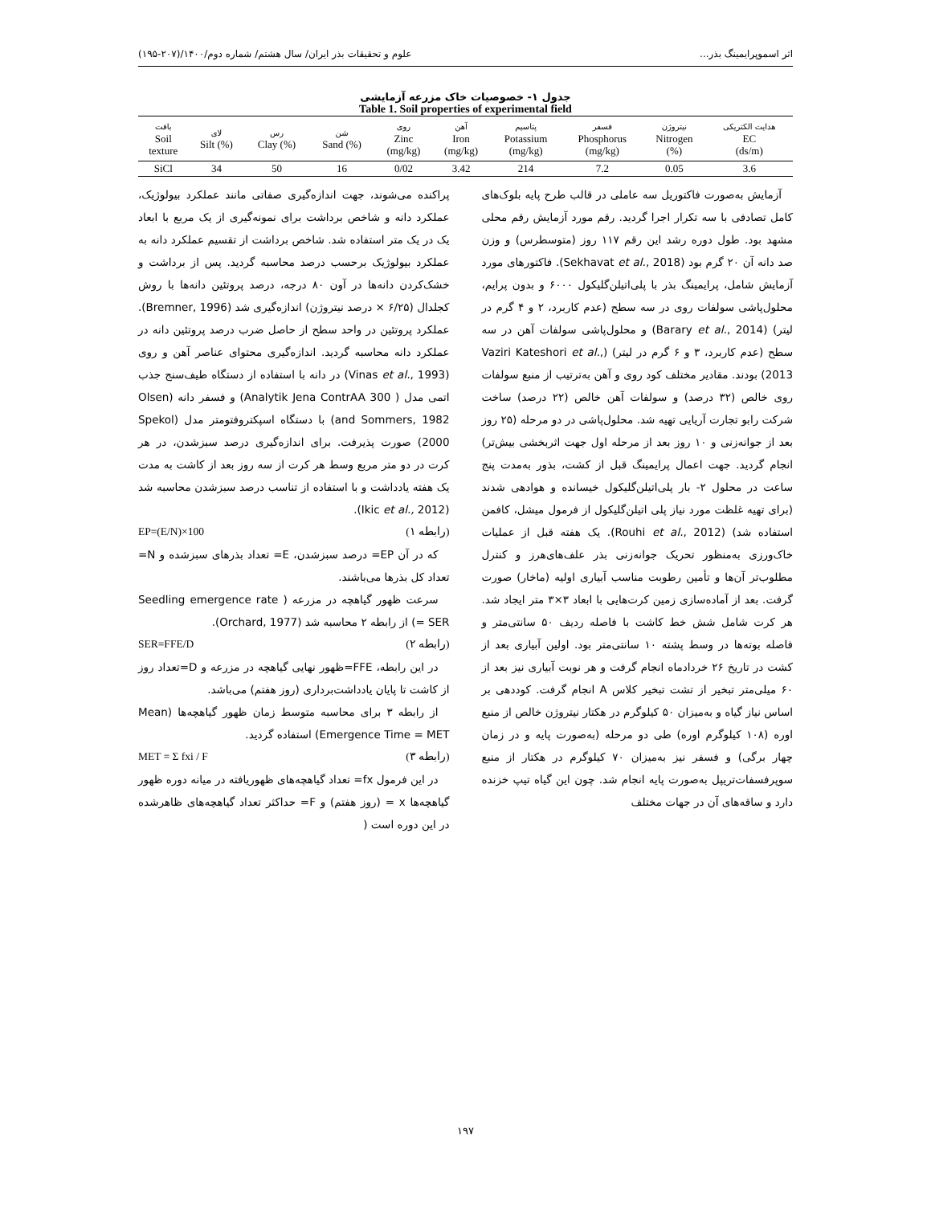اثر اسموپرایمینگ بذر... علوم و تحقیقات بذر ایران/ سال هشتم/ شماره دوم/۱۴۰۰/(۲۰۷-۱۹۵)
جدول ۱- خصوصیات خاک مزرعه آزمایشی
Table 1. Soil properties of experimental field
| هدایت الکتریکی EC (ds/m) | نیتروژن Nitrogen (%) | فسفر Phosphorus (mg/kg) | پتاسیم Potassium (mg/kg) | آهن Iron (mg/kg) | روی Zinc (mg/kg) | شن (%) Sand | رس (%) Clay | لای (%) Silt | بافت Soil texture |
| --- | --- | --- | --- | --- | --- | --- | --- | --- | --- |
| 3.6 | 0.05 | 7.2 | 214 | 3.42 | 0/02 | 16 | 50 | 34 | SiCl |
آزمایش به‌صورت فاکتوریل سه عاملی در قالب طرح پایه بلوک‌های کامل تصادفی با سه تکرار اجرا گردید. رقم مورد آزمایش رقم محلی مشهد بود. طول دوره رشد این رقم ۱۱۷ روز (متوسطرس) و وزن صد دانه آن ۲۰ گرم بود (Sekhavat et al., 2018). فاکتورهای مورد آزمایش شامل، پرایمینگ بذر با پلی‌اتیلن‌گلیکول ۶۰۰۰ و بدون پرایم، محلول‌پاشی سولفات روی در سه سطح (عدم کاربرد، ۲ و ۴ گرم در لیتر) (Barary et al., 2014) و محلول‌پاشی سولفات آهن در سه سطح (عدم کاربرد، ۳ و ۶ گرم در لیتر) (Vaziri Kateshori et al., 2013) بودند. مقادیر مختلف کود روی و آهن به‌ترتیب از منبع سولفات روی خالص (۳۲ درصد) و سولفات آهن خالص (۲۲ درصد) ساخت شرکت رابو تجارت آریایی تهیه شد. محلول‌پاشی در دو مرحله (۲۵ روز بعد از جوانه‌زنی و ۱۰ روز بعد از مرحله اول جهت اثربخشی بیش‌تر) انجام گردید. جهت اعمال پرایمینگ قبل از کشت، بذور به‌مدت پنج ساعت در محلول ۲- بار پلی‌اتیلن‌گلیکول خیسانده و هوادهی شدند (برای تهیه غلظت مورد نیاز پلی اتیلن‌گلیکول از فرمول میشل، کافمن استفاده شد) (Rouhi et al., 2012). یک هفته قبل از عملیات خاک‌ورزی به‌منظور تحریک جوانه‌زنی بذر علف‌های‌هرز و کنترل مطلوب‌تر آن‌ها و تأمین رطوبت مناسب آبیاری اولیه (ماخار) صورت گرفت. بعد از آماده‌سازی زمین کرت‌هایی با ابعاد ۳×۳ متر ایجاد شد. هر کرت شامل شش خط کاشت با فاصله ردیف ۵۰ سانتی‌متر و فاصله بوته‌ها در وسط پشته ۱۰ سانتی‌متر بود. اولین آبیاری بعد از کشت در تاریخ ۲۶ خردادماه انجام گرفت و هر نوبت آبیاری نیز بعد از ۶۰ میلی‌متر تبخیر از تشت تبخیر کلاس A انجام گرفت. کوددهی بر اساس نیاز گیاه و به‌میزان ۵۰ کیلوگرم در هکتار نیتروژن خالص از منبع اوره (۱۰۸ کیلوگرم اوره) طی دو مرحله (به‌صورت پایه و در زمان چهار برگی) و فسفر نیز به‌میزان ۷۰ کیلوگرم در هکتار از منبع سوپرفسفات‌تریپل به‌صورت پایه انجام شد. چون این گیاه تیپ خزنده دارد و ساقه‌های آن در جهات مختلف
پراکنده می‌شوند، جهت اندازه‌گیری صفاتی مانند عملکرد بیولوژیک، عملکرد دانه و شاخص برداشت برای نمونه‌گیری از یک مربع با ابعاد یک در یک متر استفاده شد. شاخص برداشت از تقسیم عملکرد دانه به عملکرد بیولوژیک برحسب درصد محاسبه گردید. پس از برداشت و خشک‌کردن دانه‌ها در آون ۸۰ درجه، درصد پروتئین دانه‌ها با روش کجلدال (۶/۲۵ × درصد نیتروژن) اندازه‌گیری شد (Bremner, 1996). عملکرد پروتئین در واحد سطح از حاصل ضرب درصد پروتئین دانه در عملکرد دانه محاسبه گردید. اندازه‌گیری محتوای عناصر آهن و روی (Vinas et al., 1993) در دانه با استفاده از دستگاه طیف‌سنج جذب اتمی مدل ( Analytik Jena ContrAA 300) و فسفر دانه (Olsen and Sommers, 1982) با دستگاه اسپکتروفتومتر مدل (Spekol 2000) صورت پذیرفت. برای اندازه‌گیری درصد سبزشدن، در هر کرت در دو متر مربع وسط هر کرت از سه روز بعد از کاشت به مدت یک هفته یادداشت و با استفاده از تناسب درصد سبزشدن محاسبه شد (Ikic et al., 2012).
(رابطه ۱) EP=(E/N)×100
که در آن EP= درصد سبزشدن، E= تعداد بذرهای سبزشده و N= تعداد کل بذرها می‌باشند.
سرعت ظهور گیاهچه در مزرعه ( Seedling emergence rate = SER) از رابطه ۲ محاسبه شد (Orchard, 1977).
(رابطه ۲) SER=FFE/D
در این رابطه، FFE=ظهور نهایی گیاهچه در مزرعه و D=تعداد روز از کاشت تا پایان یادداشت‌برداری (روز هفتم) می‌باشد.
از رابطه ۳ برای محاسبه متوسط زمان ظهور گیاهچه‌ها (Mean Emergence Time = MET) استفاده گردید.
(رابطه ۳) MET = Σ fxi / F
در این فرمول fx= تعداد گیاهچه‌های ظهوریافته در میانه دوره ظهور گیاهچه‌ها x = (روز هفتم) و F= حداکثر تعداد گیاهچه‌های ظاهرشده در این دوره است (
۱۹۷